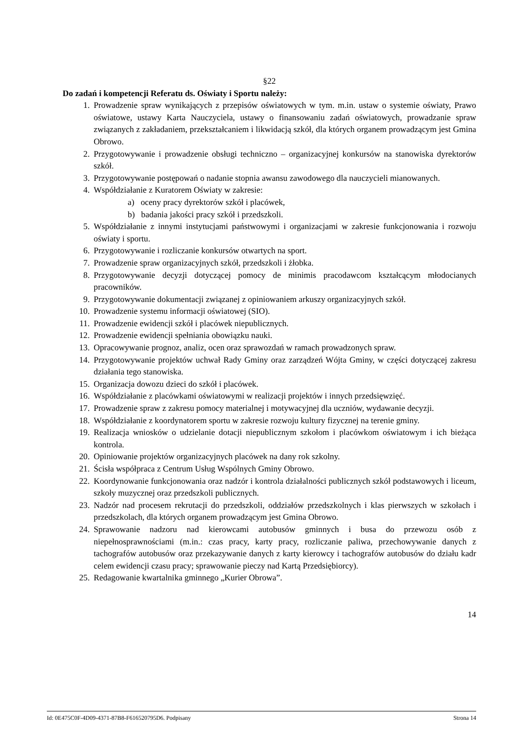§22
Do zadań i kompetencji Referatu ds. Oświaty i Sportu należy:
1. Prowadzenie spraw wynikających z przepisów oświatowych w tym. m.in. ustaw o systemie oświaty, Prawo oświatowe, ustawy Karta Nauczyciela, ustawy o finansowaniu zadań oświatowych, prowadzanie spraw związanych z zakładaniem, przekształcaniem i likwidacją szkół, dla których organem prowadzącym jest Gmina Obrowo.
2. Przygotowywanie i prowadzenie obsługi techniczno – organizacyjnej konkursów na stanowiska dyrektorów szkół.
3. Przygotowywanie postępowań o nadanie stopnia awansu zawodowego dla nauczycieli mianowanych.
4. Współdziałanie z Kuratorem Oświaty w zakresie:
a) oceny pracy dyrektorów szkół i placówek,
b) badania jakości pracy szkół i przedszkoli.
5. Współdziałanie z innymi instytucjami państwowymi i organizacjami w zakresie funkcjonowania i rozwoju oświaty i sportu.
6. Przygotowywanie i rozliczanie konkursów otwartych na sport.
7. Prowadzenie spraw organizacyjnych szkół, przedszkoli i żłobka.
8. Przygotowywanie decyzji dotyczącej pomocy de minimis pracodawcom kształcącym młodocianych pracowników.
9. Przygotowywanie dokumentacji związanej z opiniowaniem arkuszy organizacyjnych szkół.
10. Prowadzenie systemu informacji oświatowej (SIO).
11. Prowadzenie ewidencji szkół i placówek niepublicznych.
12. Prowadzenie ewidencji spełniania obowiązku nauki.
13. Opracowywanie prognoz, analiz, ocen oraz sprawozdań w ramach prowadzonych spraw.
14. Przygotowywanie projektów uchwał Rady Gminy oraz zarządzeń Wójta Gminy, w części dotyczącej zakresu działania tego stanowiska.
15. Organizacja dowozu dzieci do szkół i placówek.
16. Współdziałanie z placówkami oświatowymi w realizacji projektów i innych przedsięwzięć.
17. Prowadzenie spraw z zakresu pomocy materialnej i motywacyjnej dla uczniów, wydawanie decyzji.
18. Współdziałanie z koordynatorem sportu w zakresie rozwoju kultury fizycznej na terenie gminy.
19. Realizacja wniosków o udzielanie dotacji niepublicznym szkołom i placówkom oświatowym i ich bieżąca kontrola.
20. Opiniowanie projektów organizacyjnych placówek na dany rok szkolny.
21. Ścisła współpraca z Centrum Usług Wspólnych Gminy Obrowo.
22. Koordynowanie funkcjonowania oraz nadzór i kontrola działalności publicznych szkół podstawowych i liceum, szkoły muzycznej oraz przedszkoli publicznych.
23. Nadzór nad procesem rekrutacji do przedszkoli, oddziałów przedszkolnych i klas pierwszych w szkołach i przedszkolach, dla których organem prowadzącym jest Gmina Obrowo.
24. Sprawowanie nadzoru nad kierowcami autobusów gminnych i busa do przewozu osób z niepełnosprawnościami (m.in.: czas pracy, karty pracy, rozliczanie paliwa, przechowywanie danych z tachografów autobusów oraz przekazywanie danych z karty kierowcy i tachografów autobusów do działu kadr celem ewidencji czasu pracy; sprawowanie pieczy nad Kartą Przedsiębiorcy).
25. Redagowanie kwartalnika gminnego „Kurier Obrowa”.
14
Id: 0E475C0F-4D09-4371-87B8-F616520795D6. Podpisany Strona 14